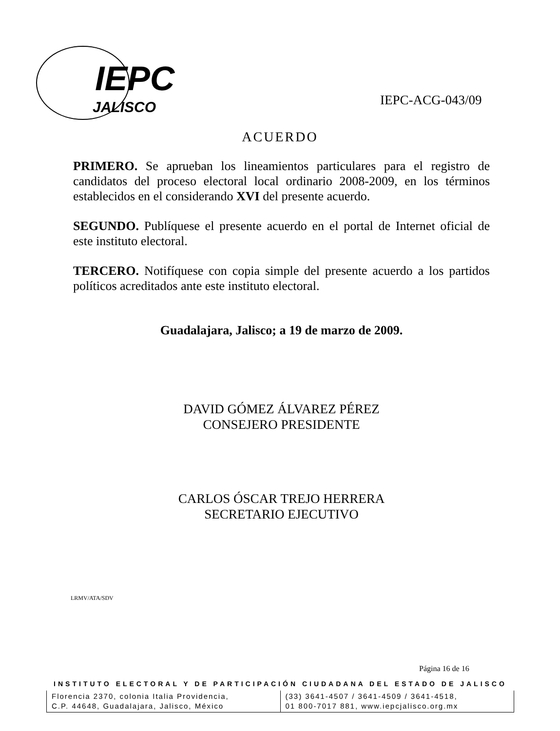IEPC
JALISCO
IEPC-ACG-043/09
ACUERDO
PRIMERO. Se aprueban los lineamientos particulares para el registro de candidatos del proceso electoral local ordinario 2008-2009, en los términos establecidos en el considerando XVI del presente acuerdo.
SEGUNDO. Publíquese el presente acuerdo en el portal de Internet oficial de este instituto electoral.
TERCERO. Notifíquese con copia simple del presente acuerdo a los partidos políticos acreditados ante este instituto electoral.
Guadalajara, Jalisco; a 19 de marzo de 2009.
DAVID GÓMEZ ÁLVAREZ PÉREZ
CONSEJERO PRESIDENTE
CARLOS ÓSCAR TREJO HERRERA
SECRETARIO EJECUTIVO
LRMV/ATA/SDV
Página 16 de 16
INSTITUTO ELECTORAL Y DE PARTICIPACIÓN CIUDADANA DEL ESTADO DE JALISCO
Florencia 2370, colonia Italia Providencia,
C.P. 44648, Guadalajara, Jalisco, México
(33) 3641-4507 / 3641-4509 / 3641-4518,
01 800-7017 881, www.iepcjalisco.org.mx